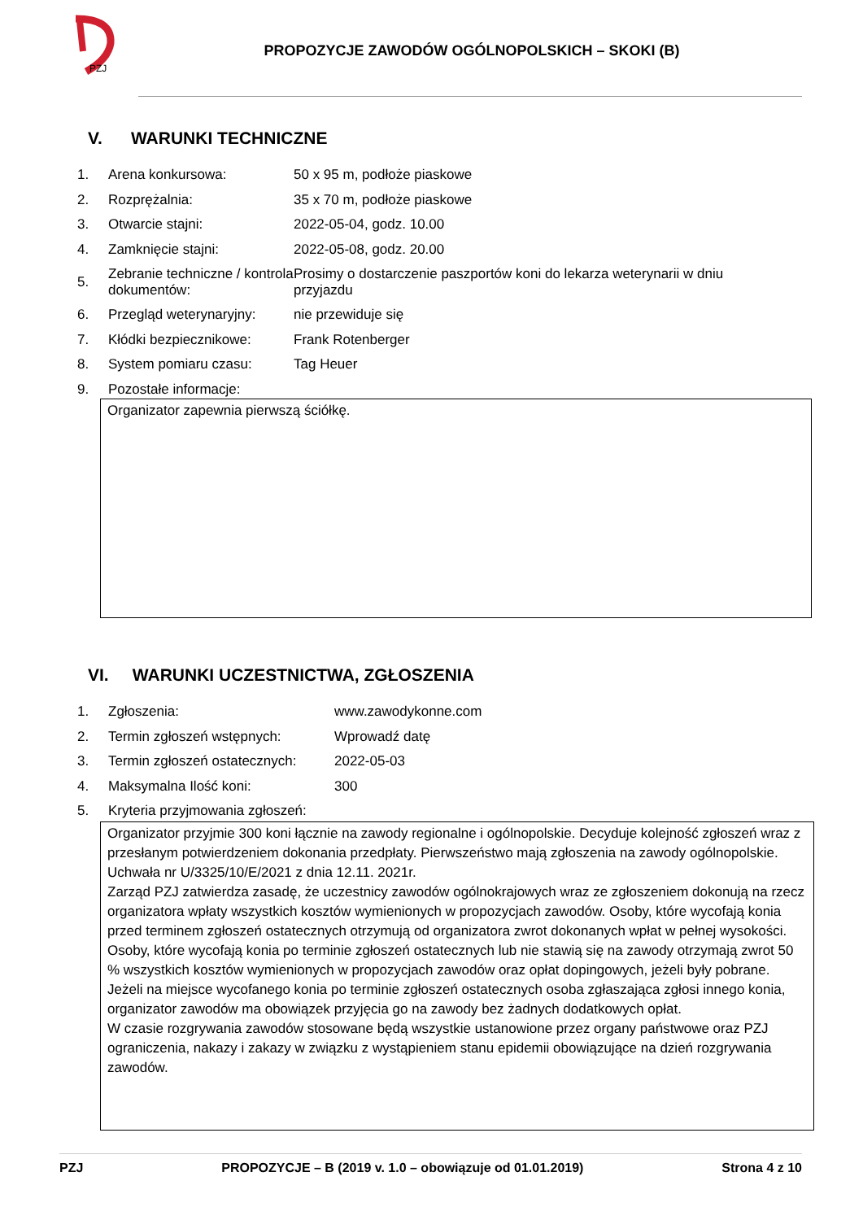PZJ
PROPOZYCJE ZAWODÓW OGÓLNOPOLSKICH – SKOKI (B)
V. WARUNKI TECHNICZNE
1. Arena konkursowa: 50 x 95 m, podłoże piaskowe
2. Rozprężalnia: 35 x 70 m, podłoże piaskowe
3. Otwarcie stajni: 2022-05-04, godz. 10.00
4. Zamknięcie stajni: 2022-05-08, godz. 20.00
5. Zebranie techniczne / kontrola dokumentów: Prosimy o dostarczenie paszportów koni do lekarza weterynarii w dniu przyjazdu
6. Przegląd weterynaryjny: nie przewiduje się
7. Kłódki bezpiecznikowe: Frank Rotenberger
8. System pomiaru czasu: Tag Heuer
9. Pozostałe informacje:
Organizator zapewnia pierwszą ściółkę.
VI. WARUNKI UCZESTNICTWA, ZGŁOSZENIA
1. Zgłoszenia: www.zawodykonne.com
2. Termin zgłoszeń wstępnych: Wprowadź datę
3. Termin zgłoszeń ostatecznych: 2022-05-03
4. Maksymalna Ilość koni: 300
5. Kryteria przyjmowania zgłoszeń:
Organizator przyjmie 300 koni łącznie na zawody regionalne i ogólnopolskie. Decyduje kolejność zgłoszeń wraz z przesłanym potwierdzeniem dokonania przedpłaty. Pierwszeństwo mają zgłoszenia na zawody ogólnopolskie.
Uchwała nr U/3325/10/E/2021 z dnia 12.11. 2021r.
Zarząd PZJ zatwierdza zasadę, że uczestnicy zawodów ogólnokrajowych wraz ze zgłoszeniem dokonują na rzecz organizatora wpłaty wszystkich kosztów wymienionych w propozycjach zawodów. Osoby, które wycofają konia przed terminem zgłoszeń ostatecznych otrzymują od organizatora zwrot dokonanych wpłat w pełnej wysokości. Osoby, które wycofają konia po terminie zgłoszeń ostatecznych lub nie stawią się na zawody otrzymają zwrot 50 % wszystkich kosztów wymienionych w propozycjach zawodów oraz opłat dopingowych, jeżeli były pobrane. Jeżeli na miejsce wycofanego konia po terminie zgłoszeń ostatecznych osoba zgłaszająca zgłosi innego konia, organizator zawodów ma obowiązek przyjęcia go na zawody bez żadnych dodatkowych opłat.
W czasie rozgrywania zawodów stosowane będą wszystkie ustanowione przez organy państwowe oraz PZJ ograniczenia, nakazy i zakazy w związku z wystąpieniem stanu epidemii obowiązujące na dzień rozgrywania zawodów.
PZJ PROPOZYCJE – B (2019 v. 1.0 – obowiązuje od 01.01.2019) Strona 4 z 10